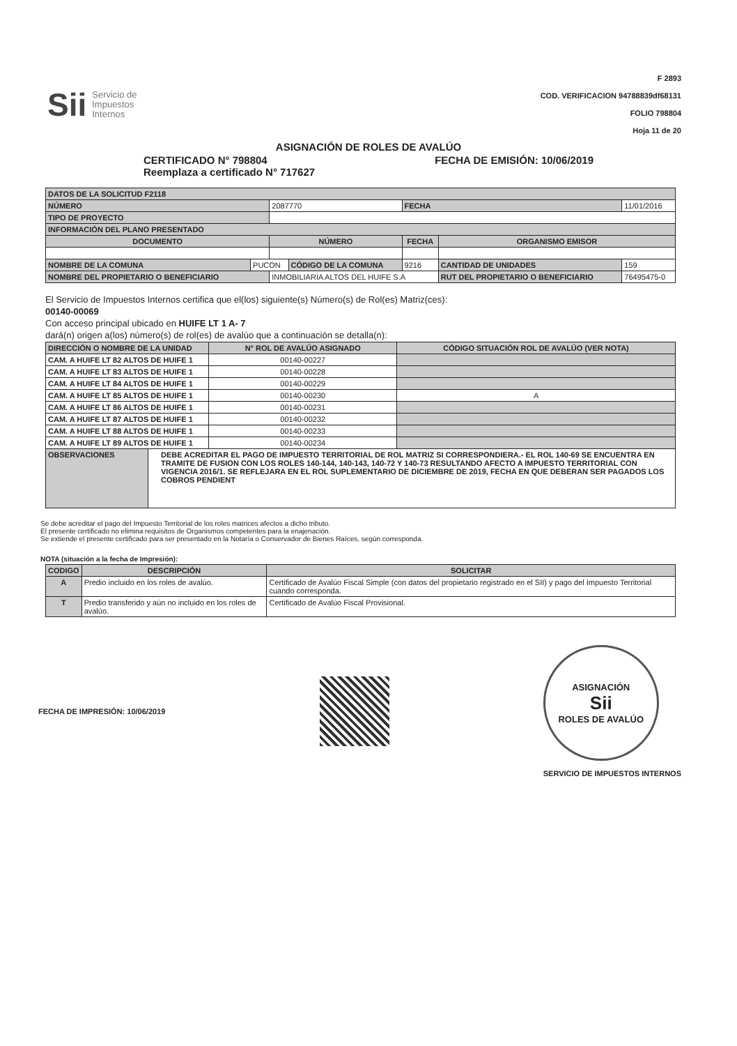Sii Servicio de
Impuestos
Internos
F 2893
COD. VERIFICACION 94788839df68131
FOLIO 798804
Hoja 11 de 20
ASIGNACIÓN DE ROLES DE AVALÚO
CERTIFICADO N° 798804
Reemplaza a certificado N° 717627
FECHA DE EMISIÓN: 10/06/2019
| DATOS DE LA SOLICITUD F2118 | | | | | | |
| NÚMERO | | 2087770 | | FECHA | | 11/01/2016 |
| TIPO DE PROYECTO | | | | | | |
| INFORMACIÓN DEL PLANO PRESENTADO | | | | | | |
| DOCUMENTO | | NÚMERO | | FECHA | ORGANISMO EMISOR | |
| NOMBRE DE LA COMUNA | PUCON | | CÓDIGO DE LA COMUNA | 9216 | CANTIDAD DE UNIDADES | 159 |
| NOMBRE DEL PROPIETARIO O BENEFICIARIO | | INMOBILIARIA ALTOS DEL HUIFE S.A | | | RUT DEL PROPIETARIO O BENEFICIARIO | 76495475-0 |
El Servicio de Impuestos Internos certifica que el(los) siguiente(s) Número(s) de Rol(es) Matriz(ces):
00140-00069
Con acceso principal ubicado en HUIFE LT 1 A- 7
dará(n) origen a(los) número(s) de rol(es) de avalúo que a continuación se detalla(n):
| DIRECCIÓN O NOMBRE DE LA UNIDAD | | N° ROL DE AVALÚO ASIGNADO | CÓDIGO SITUACIÓN ROL DE AVALÚO (VER NOTA) |
| --- | --- | --- | --- |
| CAM. A HUIFE LT 82 ALTOS DE HUIFE 1 | | 00140-00227 | |
| CAM. A HUIFE LT 83 ALTOS DE HUIFE 1 | | 00140-00228 | |
| CAM. A HUIFE LT 84 ALTOS DE HUIFE 1 | | 00140-00229 | |
| CAM. A HUIFE LT 85 ALTOS DE HUIFE 1 | | 00140-00230 | A |
| CAM. A HUIFE LT 86 ALTOS DE HUIFE 1 | | 00140-00231 | |
| CAM. A HUIFE LT 87 ALTOS DE HUIFE 1 | | 00140-00232 | |
| CAM. A HUIFE LT 88 ALTOS DE HUIFE 1 | | 00140-00233 | |
| CAM. A HUIFE LT 89 ALTOS DE HUIFE 1 | | 00140-00234 | |
| OBSERVACIONES | DEBE ACREDITAR EL PAGO DE IMPUESTO TERRITORIAL DE ROL MATRIZ SI CORRESPONDIERA.- EL ROL 140-69 SE ENCUENTRA EN TRAMITE DE FUSION CON LOS ROLES 140-144, 140-143, 140-72 Y 140-73 RESULTANDO AFECTO A IMPUESTO TERRITORIAL CON VIGENCIA 2016/1. SE REFLEJARA EN EL ROL SUPLEMENTARIO DE DICIEMBRE DE 2019, FECHA EN QUE DEBERAN SER PAGADOS LOS COBROS PENDIENT | | |
Se debe acreditar el pago del Impuesto Territorial de los roles matrices afectos a dicho tributo.
El presente certificado no elimina requisitos de Organismos competentes para la enajenación.
Se extiende el presente certificado para ser presentado en la Notaría o Conservador de Bienes Raíces, según corresponda.
NOTA (situación a la fecha de Impresión):
| CODIGO | DESCRIPCIÓN | SOLICITAR |
| --- | --- | --- |
| A | Predio incluido en los roles de avalúo. | Certificado de Avalúo Fiscal Simple (con datos del propietario registrado en el SII) y pago del Impuesto Territorial cuando corresponda. |
| T | Predio transferido y aún no incluido en los roles de avalúo. | Certificado de Avalúo Fiscal Provisional. |
FECHA DE IMPRESIÓN: 10/06/2019
ASIGNACIÓN
Sii
ROLES DE AVALÚO
SERVICIO DE IMPUESTOS INTERNOS